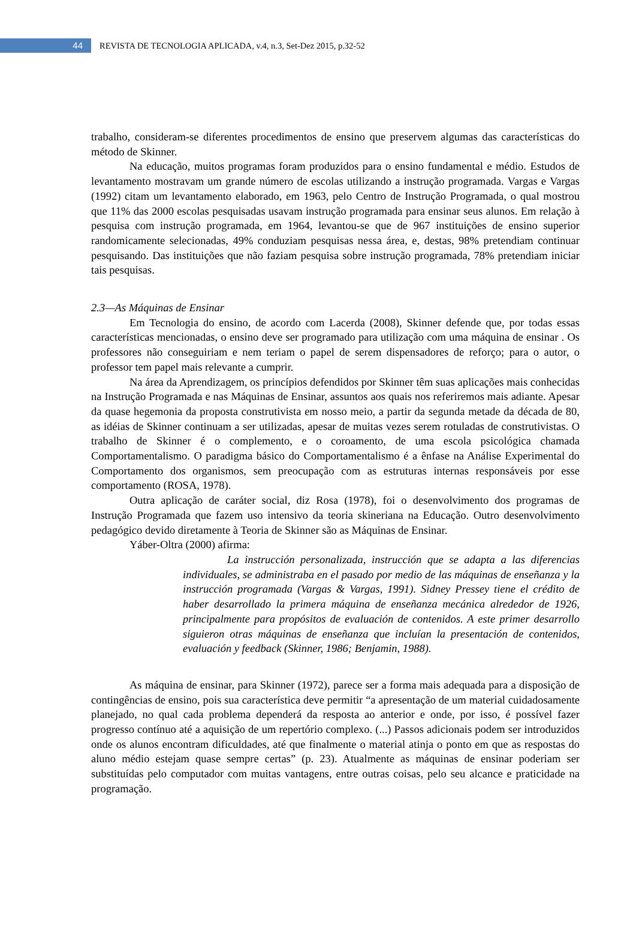44
REVISTA DE TECNOLOGIA APLICADA, v.4, n.3, Set-Dez 2015, p.32-52
trabalho, consideram-se diferentes procedimentos de ensino que preservem algumas das características do método de Skinner.
Na educação, muitos programas foram produzidos para o ensino fundamental e médio. Estudos de levantamento mostravam um grande número de escolas utilizando a instrução programada. Vargas e Vargas (1992) citam um levantamento elaborado, em 1963, pelo Centro de Instrução Programada, o qual mostrou que 11% das 2000 escolas pesquisadas usavam instrução programada para ensinar seus alunos. Em relação à pesquisa com instrução programada, em 1964, levantou-se que de 967 instituições de ensino superior randomicamente selecionadas, 49% conduziam pesquisas nessa área, e, destas, 98% pretendiam continuar pesquisando. Das instituições que não faziam pesquisa sobre instrução programada, 78% pretendiam iniciar tais pesquisas.
2.3—As Máquinas de Ensinar
Em Tecnologia do ensino, de acordo com Lacerda (2008), Skinner defende que, por todas essas características mencionadas, o ensino deve ser programado para utilização com uma máquina de ensinar . Os professores não conseguiriam e nem teriam o papel de serem dispensadores de reforço; para o autor, o professor tem papel mais relevante a cumprir.
Na área da Aprendizagem, os princípios defendidos por Skinner têm suas aplicações mais conhecidas na Instrução Programada e nas Máquinas de Ensinar, assuntos aos quais nos referiremos mais adiante. Apesar da quase hegemonia da proposta construtivista em nosso meio, a partir da segunda metade da década de 80, as idéias de Skinner continuam a ser utilizadas, apesar de muitas vezes serem rotuladas de construtivistas. O trabalho de Skinner é o complemento, e o coroamento, de uma escola psicológica chamada Comportamentalismo. O paradigma básico do Comportamentalismo é a ênfase na Análise Experimental do Comportamento dos organismos, sem preocupação com as estruturas internas responsáveis por esse comportamento (ROSA, 1978).
Outra aplicação de caráter social, diz Rosa (1978), foi o desenvolvimento dos programas de Instrução Programada que fazem uso intensivo da teoria skineriana na Educação. Outro desenvolvimento pedagógico devido diretamente à Teoria de Skinner são as Máquinas de Ensinar.
Yáber-Oltra (2000) afirma:
La instrucción personalizada, instrucción que se adapta a las diferencias individuales, se administraba en el pasado por medio de las máquinas de enseñanza y la instrucción programada (Vargas & Vargas, 1991). Sidney Pressey tiene el crédito de haber desarrollado la primera máquina de enseñanza mecánica alrededor de 1926, principalmente para propósitos de evaluación de contenidos. A este primer desarrollo siguieron otras máquinas de enseñanza que incluían la presentación de contenidos, evaluación y feedback (Skinner, 1986; Benjamin, 1988).
As máquina de ensinar, para Skinner (1972), parece ser a forma mais adequada para a disposição de contingências de ensino, pois sua característica deve permitir “a apresentação de um material cuidadosamente planejado, no qual cada problema dependerá da resposta ao anterior e onde, por isso, é possível fazer progresso contínuo até a aquisição de um repertório complexo. (...) Passos adicionais podem ser introduzidos onde os alunos encontram dificuldades, até que finalmente o material atinja o ponto em que as respostas do aluno médio estejam quase sempre certas” (p. 23). Atualmente as máquinas de ensinar poderiam ser substituídas pelo computador com muitas vantagens, entre outras coisas, pelo seu alcance e praticidade na programação.